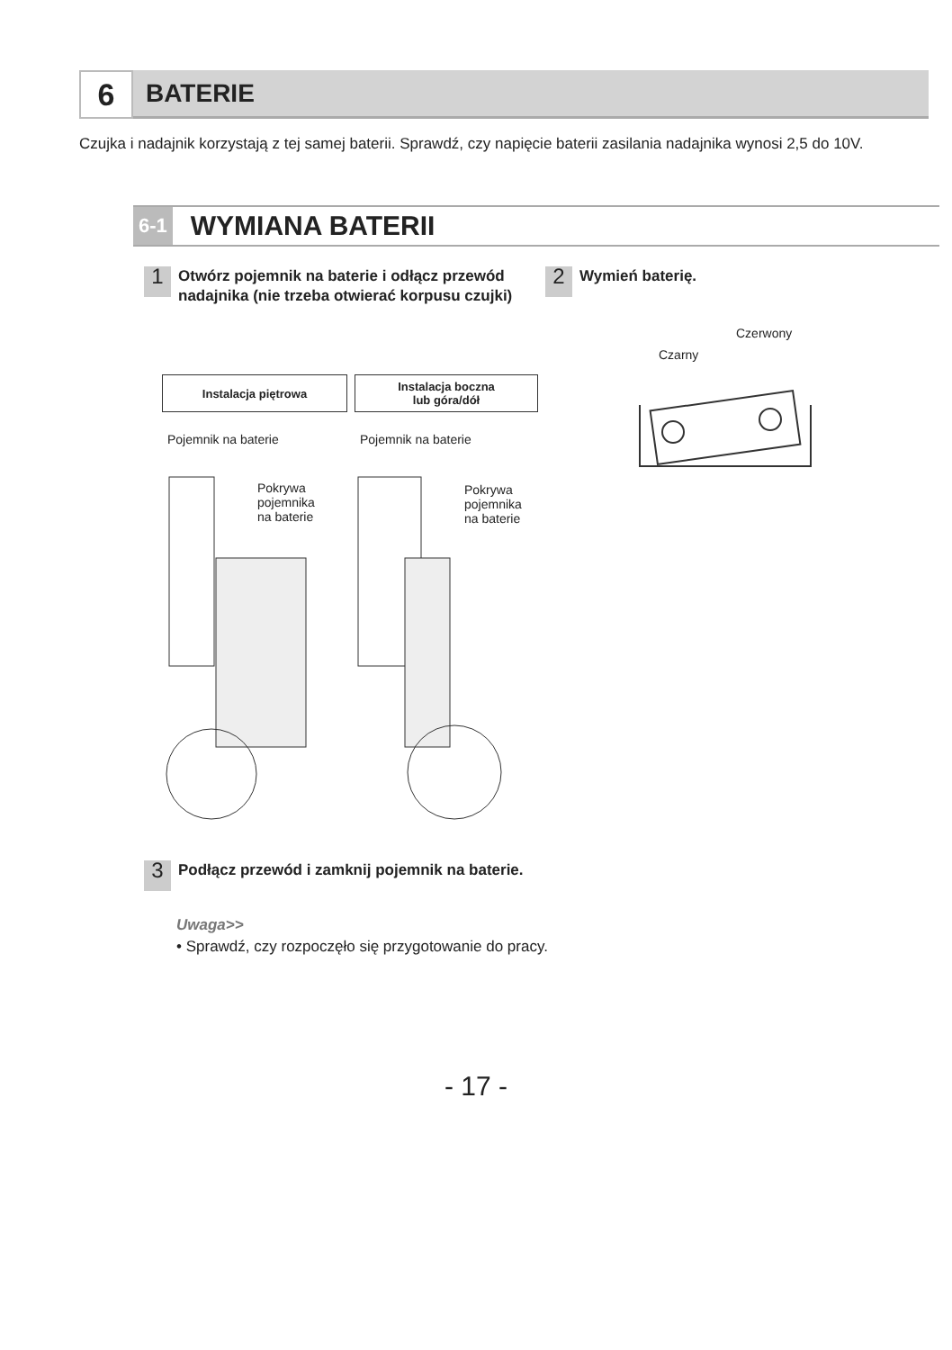6
BATERIE
Czujka i nadajnik korzystają z tej samej baterii. Sprawdź, czy napięcie baterii zasilania nadajnika wynosi 2,5 do 10V.
6-1 WYMIANA BATERII
1
Otwórz pojemnik na baterie i odłącz przewód nadajnika (nie trzeba otwierać korpusu czujki)
2
Wymień baterię.
Instalacja piętrowa
Instalacja boczna
lub góra/dół
Pojemnik na baterie Pojemnik na baterie
Pokrywa
pojemnika
na baterie
Pokrywa
pojemnika
na baterie
Czerwony
Czarny
3
Podłącz przewód i zamknij pojemnik na baterie.
Uwaga>>
• Sprawdź, czy rozpoczęło się przygotowanie do pracy.
- 17 -